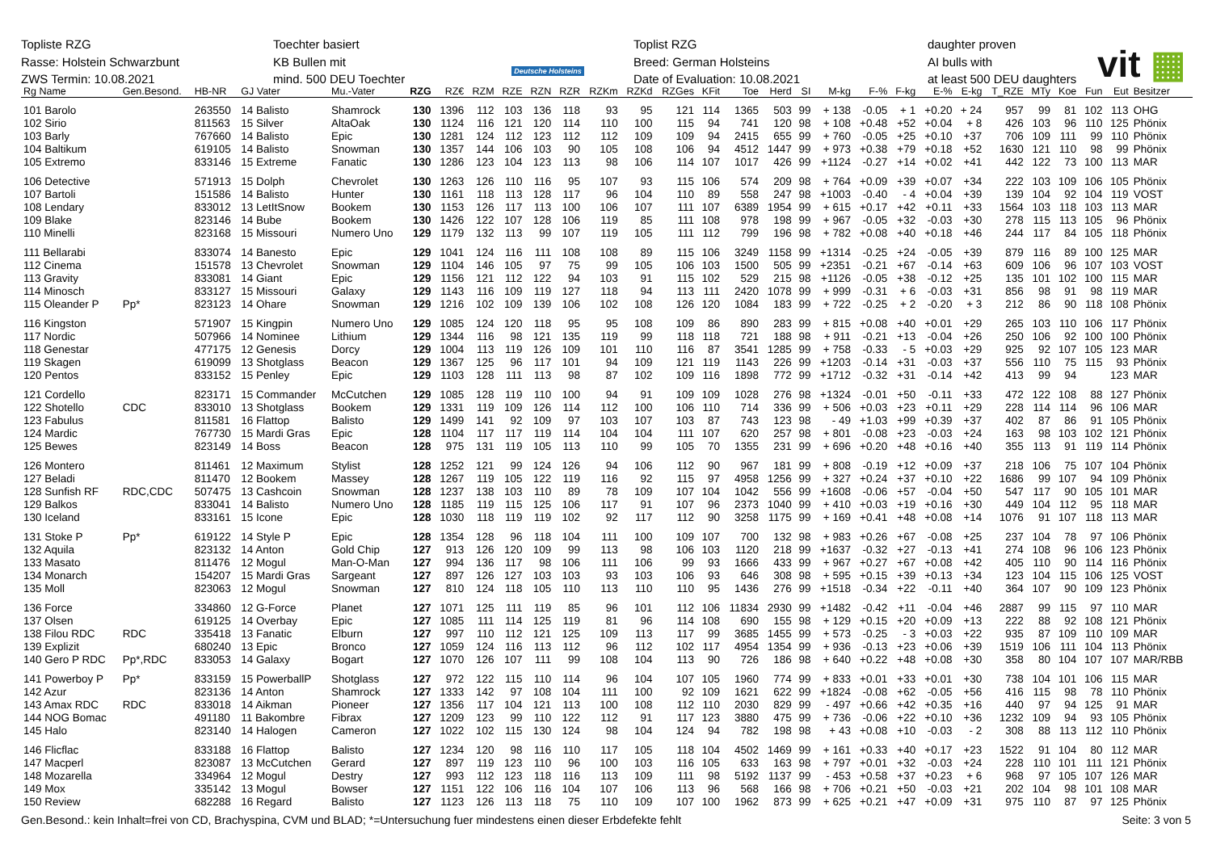Topliste RZG
Rasse: Holstein Schwarzbunt
ZWS Termin: 10.08.2021
Toechter basiert
KB Bullen mit
mind. 500 DEU Toechter
Deutsche Holsteins
Toplist RZG
Breed: German Holsteins
Date of Evaluation: 10.08.2021
daughter proven
AI bulls with
at least 500 DEU daughters
vit ▦
| Rg Name | Gen.Besond. | HB-NR | GJ Vater | Mu.-Vater | RZG | RZ€ | RZM | RZE | RZN | RZR | RZKm | RZKd | RZGes | KFit | Toe | Herd | SI | M-kg | F-% | F-kg | E-% | E-kg | T_RZE | MTy | Koe | Fun | Eut | Besitzer |
| --- | --- | --- | --- | --- | --- | --- | --- | --- | --- | --- | --- | --- | --- | --- | --- | --- | --- | --- | --- | --- | --- | --- | --- | --- | --- | --- | --- | --- |
| 101 Barolo | | 263550 | 14 Balisto | Shamrock | 130 | 1396 | 112 | 103 | 136 | 118 | 93 | 95 | 121 | 114 | 1365 | 503 | 99 | + 138 | -0.05 | + 1 | +0.20 | + 24 | 957 | 99 | 81 | 102 | 113 | OHG |
| 102 Sirio | | 811563 | 15 Silver | AltaOak | 130 | 1124 | 116 | 121 | 120 | 114 | 110 | 100 | 115 | 94 | 741 | 120 | 98 | + 108 | +0.48 | +52 | +0.04 | + 8 | 426 | 103 | 96 | 110 | 125 | Phönix |
| 103 Barly | | 767660 | 14 Balisto | Epic | 130 | 1281 | 124 | 112 | 123 | 112 | 112 | 109 | 109 | 94 | 2415 | 655 | 99 | + 760 | -0.05 | +25 | +0.10 | +37 | 706 | 109 | 111 | 99 | 110 | Phönix |
| 104 Baltikum | | 619105 | 14 Balisto | Snowman | 130 | 1357 | 144 | 106 | 103 | 90 | 105 | 108 | 106 | 94 | 4512 | 1447 | 99 | + 973 | +0.38 | +79 | +0.18 | +52 | 1630 | 121 | 110 | 98 | 99 | Phönix |
| 105 Extremo | | 833146 | 15 Extreme | Fanatic | 130 | 1286 | 123 | 104 | 123 | 113 | 98 | 106 | 114 | 107 | 1017 | 426 | 99 | +1124 | -0.27 | +14 | +0.02 | +41 | 442 | 122 | 73 | 100 | 113 | MAR |
| 106 Detective | | 571913 | 15 Dolph | Chevrolet | 130 | 1263 | 126 | 110 | 116 | 95 | 107 | 93 | 115 | 106 | 574 | 209 | 98 | + 764 | +0.09 | +39 | +0.07 | +34 | 222 | 103 | 109 | 106 | 105 | Phönix |
| 107 Bartoli | | 151586 | 14 Balisto | Hunter | 130 | 1161 | 118 | 113 | 128 | 117 | 96 | 104 | 110 | 89 | 558 | 247 | 98 | +1003 | -0.40 | - 4 | +0.04 | +39 | 139 | 104 | 92 | 104 | 119 | VOST |
| 108 Lendary | | 833012 | 13 LetItSnow | Bookem | 130 | 1153 | 126 | 117 | 113 | 100 | 106 | 107 | 111 | 107 | 6389 | 1954 | 99 | + 615 | +0.17 | +42 | +0.11 | +33 | 1564 | 103 | 118 | 103 | 113 | MAR |
| 109 Blake | | 823146 | 14 Bube | Bookem | 130 | 1426 | 122 | 107 | 128 | 106 | 119 | 85 | 111 | 108 | 978 | 198 | 99 | + 967 | -0.05 | +32 | -0.03 | +30 | 278 | 115 | 113 | 105 | 96 | Phönix |
| 110 Minelli | | 823168 | 15 Missouri | Numero Uno | 129 | 1179 | 132 | 113 | 99 | 107 | 119 | 105 | 111 | 112 | 799 | 196 | 98 | + 782 | +0.08 | +40 | +0.18 | +46 | 244 | 117 | 84 | 105 | 118 | Phönix |
| 111 Bellarabi | | 833074 | 14 Banesto | Epic | 129 | 1041 | 124 | 116 | 111 | 108 | 108 | 89 | 115 | 106 | 3249 | 1158 | 99 | +1314 | -0.25 | +24 | -0.05 | +39 | 879 | 116 | 89 | 100 | 125 | MAR |
| 112 Cinema | | 151578 | 13 Chevrolet | Snowman | 129 | 1104 | 146 | 105 | 97 | 75 | 99 | 105 | 106 | 103 | 1500 | 505 | 99 | +2351 | -0.21 | +67 | -0.14 | +63 | 609 | 106 | 96 | 107 | 103 | VOST |
| 113 Gravity | | 833081 | 14 Giant | Epic | 129 | 1156 | 121 | 112 | 122 | 94 | 103 | 91 | 115 | 102 | 529 | 215 | 98 | +1126 | -0.05 | +38 | -0.12 | +25 | 135 | 101 | 102 | 100 | 115 | MAR |
| 114 Minosch | | 833127 | 15 Missouri | Galaxy | 129 | 1143 | 116 | 109 | 119 | 127 | 118 | 94 | 113 | 111 | 2420 | 1078 | 99 | + 999 | -0.31 | + 6 | -0.03 | +31 | 856 | 98 | 91 | 98 | 119 | MAR |
| 115 Oleander P | Pp* | 823123 | 14 Ohare | Snowman | 129 | 1216 | 102 | 109 | 139 | 106 | 102 | 108 | 126 | 120 | 1084 | 183 | 99 | + 722 | -0.25 | + 2 | -0.20 | + 3 | 212 | 86 | 90 | 118 | 108 | Phönix |
| 116 Kingston | | 571907 | 15 Kingpin | Numero Uno | 129 | 1085 | 124 | 120 | 118 | 95 | 95 | 108 | 109 | 86 | 890 | 283 | 99 | + 815 | +0.08 | +40 | +0.01 | +29 | 265 | 103 | 110 | 106 | 117 | Phönix |
| 117 Nordic | | 507966 | 14 Nominee | Lithium | 129 | 1344 | 116 | 98 | 121 | 135 | 119 | 99 | 118 | 118 | 721 | 188 | 98 | + 911 | -0.21 | +13 | -0.04 | +26 | 250 | 106 | 92 | 100 | 100 | Phönix |
| 118 Genestar | | 477175 | 12 Genesis | Dorcy | 129 | 1004 | 113 | 119 | 126 | 109 | 101 | 110 | 116 | 87 | 3541 | 1285 | 99 | + 758 | -0.33 | - 5 | +0.03 | +29 | 925 | 92 | 107 | 105 | 123 | MAR |
| 119 Skagen | | 619099 | 13 Shotglass | Beacon | 129 | 1367 | 125 | 96 | 117 | 101 | 94 | 109 | 121 | 119 | 1143 | 226 | 99 | +1203 | -0.14 | +31 | -0.03 | +37 | 556 | 110 | 75 | 115 | 93 | Phönix |
| 120 Pentos | | 833152 | 15 Penley | Epic | 129 | 1103 | 128 | 111 | 113 | 98 | 87 | 102 | 109 | 116 | 1898 | 772 | 99 | +1712 | -0.32 | +31 | -0.14 | +42 | 413 | 99 | 94 | | 123 | MAR |
| 121 Cordello | | 823171 | 15 Commander | McCutchen | 129 | 1085 | 128 | 119 | 110 | 100 | 94 | 91 | 109 | 109 | 1028 | 276 | 98 | +1324 | -0.01 | +50 | -0.11 | +33 | 472 | 122 | 108 | 88 | 127 | Phönix |
| 122 Shotello | CDC | 833010 | 13 Shotglass | Bookem | 129 | 1331 | 119 | 109 | 126 | 114 | 112 | 100 | 106 | 110 | 714 | 336 | 99 | + 506 | +0.03 | +23 | +0.11 | +29 | 228 | 114 | 114 | 96 | 106 | MAR |
| 123 Fabulus | | 811581 | 16 Flattop | Balisto | 129 | 1499 | 141 | 92 | 109 | 97 | 103 | 107 | 103 | 87 | 743 | 123 | 98 | - 49 | +1.03 | +99 | +0.39 | +37 | 402 | 87 | 86 | 91 | 105 | Phönix |
| 124 Mardic | | 767730 | 15 Mardi Gras | Epic | 128 | 1104 | 117 | 117 | 119 | 114 | 104 | 104 | 111 | 107 | 620 | 257 | 98 | + 801 | -0.08 | +23 | -0.03 | +24 | 163 | 98 | 103 | 102 | 121 | Phönix |
| 125 Bewes | | 823149 | 14 Boss | Beacon | 128 | 975 | 131 | 119 | 105 | 113 | 110 | 99 | 105 | 70 | 1355 | 231 | 99 | + 696 | +0.20 | +48 | +0.16 | +40 | 355 | 113 | 91 | 119 | 114 | Phönix |
| 126 Montero | | 811461 | 12 Maximum | Stylist | 128 | 1252 | 121 | 99 | 124 | 126 | 94 | 106 | 112 | 90 | 967 | 181 | 99 | + 808 | -0.19 | +12 | +0.09 | +37 | 218 | 106 | 75 | 107 | 104 | Phönix |
| 127 Beladi | | 811470 | 12 Bookem | Massey | 128 | 1267 | 119 | 105 | 122 | 119 | 116 | 92 | 115 | 97 | 4958 | 1256 | 99 | + 327 | +0.24 | +37 | +0.10 | +22 | 1686 | 99 | 107 | 94 | 109 | Phönix |
| 128 Sunfish RF | RDC,CDC | 507475 | 13 Cashcoin | Snowman | 128 | 1237 | 138 | 103 | 110 | 89 | 78 | 109 | 107 | 104 | 1042 | 556 | 99 | +1608 | -0.06 | +57 | -0.04 | +50 | 547 | 117 | 90 | 105 | 101 | MAR |
| 129 Balkos | | 833041 | 14 Balisto | Numero Uno | 128 | 1185 | 119 | 115 | 125 | 106 | 117 | 91 | 107 | 96 | 2373 | 1040 | 99 | + 410 | +0.03 | +19 | +0.16 | +30 | 449 | 104 | 112 | 95 | 118 | MAR |
| 130 Iceland | | 833161 | 15 Icone | Epic | 128 | 1030 | 118 | 119 | 119 | 102 | 92 | 117 | 112 | 90 | 3258 | 1175 | 99 | + 169 | +0.41 | +48 | +0.08 | +14 | 1076 | 91 | 107 | 118 | 113 | MAR |
| 131 Stoke P | Pp* | 619122 | 14 Style P | Epic | 128 | 1354 | 128 | 96 | 118 | 104 | 111 | 100 | 109 | 107 | 700 | 132 | 98 | + 983 | +0.26 | +67 | -0.08 | +25 | 237 | 104 | 78 | 97 | 106 | Phönix |
| 132 Aquila | | 823132 | 14 Anton | Gold Chip | 127 | 913 | 126 | 120 | 109 | 99 | 113 | 98 | 106 | 103 | 1120 | 218 | 99 | +1637 | -0.32 | +27 | -0.13 | +41 | 274 | 108 | 96 | 106 | 123 | Phönix |
| 133 Masato | | 811476 | 12 Mogul | Man-O-Man | 127 | 994 | 136 | 117 | 98 | 106 | 111 | 106 | 99 | 93 | 1666 | 433 | 99 | + 967 | +0.27 | +67 | +0.08 | +42 | 405 | 110 | 90 | 114 | 116 | Phönix |
| 134 Monarch | | 154207 | 15 Mardi Gras | Sargeant | 127 | 897 | 126 | 127 | 103 | 103 | 93 | 103 | 106 | 93 | 646 | 308 | 98 | + 595 | +0.15 | +39 | +0.13 | +34 | 123 | 104 | 115 | 106 | 125 | VOST |
| 135 Moll | | 823063 | 12 Mogul | Snowman | 127 | 810 | 124 | 118 | 105 | 110 | 113 | 110 | 110 | 95 | 1436 | 276 | 99 | +1518 | -0.34 | +22 | -0.11 | +40 | 364 | 107 | 90 | 109 | 123 | Phönix |
| 136 Force | | 334860 | 12 G-Force | Planet | 127 | 1071 | 125 | 111 | 119 | 85 | 96 | 101 | 112 | 106 | 11834 | 2930 | 99 | +1482 | -0.42 | +11 | -0.04 | +46 | 2887 | 99 | 115 | 97 | 110 | MAR |
| 137 Olsen | | 619125 | 14 Overbay | Epic | 127 | 1085 | 111 | 114 | 125 | 119 | 81 | 96 | 114 | 108 | 690 | 155 | 98 | + 129 | +0.15 | +20 | +0.09 | +13 | 222 | 88 | 92 | 108 | 121 | Phönix |
| 138 Filou RDC | RDC | 335418 | 13 Fanatic | Elburn | 127 | 997 | 110 | 112 | 121 | 125 | 109 | 113 | 117 | 99 | 3685 | 1455 | 99 | + 573 | -0.25 | - 3 | +0.03 | +22 | 935 | 87 | 109 | 110 | 109 | MAR |
| 139 Explizit | | 680240 | 13 Epic | Bronco | 127 | 1059 | 124 | 116 | 113 | 112 | 96 | 112 | 102 | 117 | 4954 | 1354 | 99 | + 936 | -0.13 | +23 | +0.06 | +39 | 1519 | 106 | 111 | 104 | 113 | Phönix |
| 140 Gero P RDC | Pp*,RDC | 833053 | 14 Galaxy | Bogart | 127 | 1070 | 126 | 107 | 111 | 99 | 108 | 104 | 113 | 90 | 726 | 186 | 98 | + 640 | +0.22 | +48 | +0.08 | +30 | 358 | 80 | 104 | 107 | 107 | MAR/RBB |
| 141 Powerboy P | Pp* | 833159 | 15 PowerballP | Shotglass | 127 | 972 | 122 | 115 | 110 | 114 | 96 | 104 | 107 | 105 | 1960 | 774 | 99 | + 833 | +0.01 | +33 | +0.01 | +30 | 738 | 104 | 101 | 106 | 115 | MAR |
| 142 Azur | | 823136 | 14 Anton | Shamrock | 127 | 1333 | 142 | 97 | 108 | 104 | 111 | 100 | 92 | 109 | 1621 | 622 | 99 | +1824 | -0.08 | +62 | -0.05 | +56 | 416 | 115 | 98 | 78 | 110 | Phönix |
| 143 Amax RDC | RDC | 833018 | 14 Aikman | Pioneer | 127 | 1356 | 117 | 104 | 121 | 113 | 100 | 108 | 112 | 110 | 2030 | 829 | 99 | - 497 | +0.66 | +42 | +0.35 | +16 | 440 | 97 | 94 | 125 | 91 | MAR |
| 144 NOG Bomac | | 491180 | 11 Bakombre | Fibrax | 127 | 1209 | 123 | 99 | 110 | 122 | 112 | 91 | 117 | 123 | 3880 | 475 | 99 | + 736 | -0.06 | +22 | +0.10 | +36 | 1232 | 109 | 94 | 93 | 105 | Phönix |
| 145 Halo | | 823140 | 14 Halogen | Cameron | 127 | 1022 | 102 | 115 | 130 | 124 | 98 | 104 | 124 | 94 | 782 | 198 | 98 | + 43 | +0.08 | +10 | -0.03 | - 2 | 308 | 88 | 113 | 112 | 110 | Phönix |
| 146 Flicflac | | 833188 | 16 Flattop | Balisto | 127 | 1234 | 120 | 98 | 116 | 110 | 117 | 105 | 118 | 104 | 4502 | 1469 | 99 | + 161 | +0.33 | +40 | +0.17 | +23 | 1522 | 91 | 104 | 80 | 112 | MAR |
| 147 Macperl | | 823087 | 13 McCutchen | Gerard | 127 | 897 | 119 | 123 | 110 | 96 | 100 | 103 | 116 | 105 | 633 | 163 | 98 | + 797 | +0.01 | +32 | -0.03 | +24 | 228 | 110 | 101 | 111 | 121 | Phönix |
| 148 Mozarella | | 334964 | 12 Mogul | Destry | 127 | 993 | 112 | 123 | 118 | 116 | 113 | 109 | 111 | 98 | 5192 | 1137 | 99 | - 453 | +0.58 | +37 | +0.23 | + 6 | 968 | 97 | 105 | 107 | 126 | MAR |
| 149 Mox | | 335142 | 13 Mogul | Bowser | 127 | 1151 | 122 | 106 | 116 | 104 | 107 | 106 | 113 | 96 | 568 | 166 | 98 | + 706 | +0.21 | +50 | -0.03 | +21 | 202 | 104 | 98 | 101 | 108 | MAR |
| 150 Review | | 682288 | 16 Regard | Balisto | 127 | 1123 | 126 | 113 | 118 | 75 | 110 | 109 | 107 | 100 | 1962 | 873 | 99 | + 625 | +0.21 | +47 | +0.09 | +31 | 975 | 110 | 87 | 97 | 125 | Phönix |
Gen.Besond.: kein Inhalt=frei von CD, Brachyspina, CVM und BLAD; *=Untersuchung fuer mindestens einen dieser Erbdefekte fehlt Seite: 3 von 5